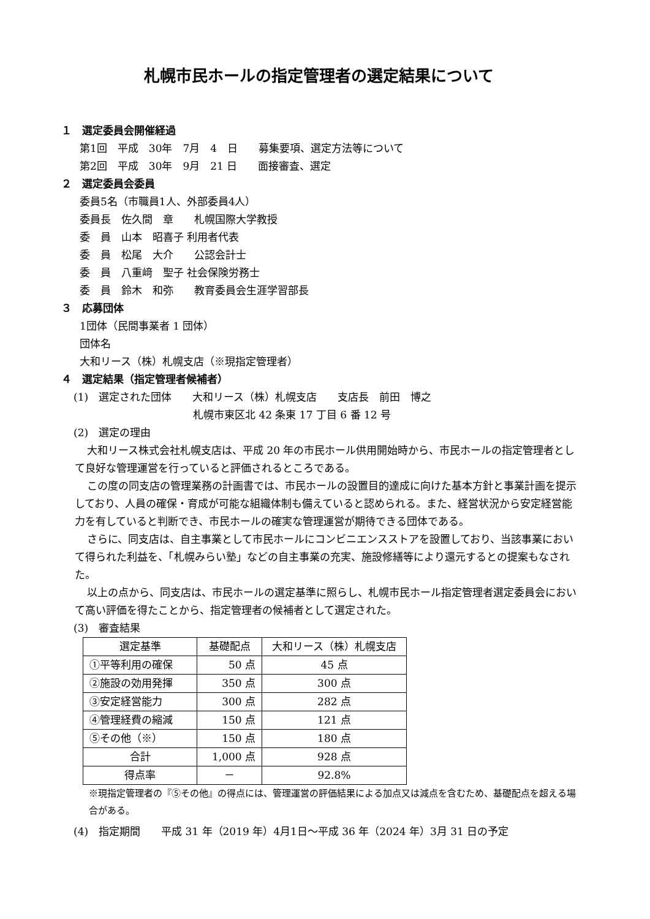札幌市民ホールの指定管理者の選定結果について
１　選定委員会開催経過
第1回　平成　30年　7月　4　日　　募集要項、選定方法等について
第2回　平成　30年　9月　21 日　　面接審査、選定
２　選定委員会委員
委員5名（市職員1人、外部委員4人）
委員長　佐久間　章　　札幌国際大学教授
委　員　山本　昭喜子 利用者代表
委　員　松尾　大介　　公認会計士
委　員　八重﨑　聖子 社会保険労務士
委　員　鈴木　和弥　　教育委員会生涯学習部長
３　応募団体
1団体（民間事業者 1 団体）
団体名
大和リース（株）札幌支店（※現指定管理者）
４　選定結果（指定管理者候補者）
(1)　選定された団体　　大和リース（株）札幌支店　　支店長　前田　博之
札幌市東区北 42 条東 17 丁目 6 番 12 号
(2)　選定の理由
大和リース株式会社札幌支店は、平成 20 年の市民ホール供用開始時から、市民ホールの指定管理者として良好な管理運営を行っていると評価されるところである。
この度の同支店の管理業務の計画書では、市民ホールの設置目的達成に向けた基本方針と事業計画を提示しており、人員の確保・育成が可能な組織体制も備えていると認められる。また、経営状況から安定経営能力を有していると判断でき、市民ホールの確実な管理運営が期待できる団体である。
さらに、同支店は、自主事業として市民ホールにコンビニエンスストアを設置しており、当該事業において得られた利益を、「札幌みらい塾」などの自主事業の充実、施設修繕等により還元するとの提案もなされた。
以上の点から、同支店は、市民ホールの選定基準に照らし、札幌市民ホール指定管理者選定委員会において高い評価を得たことから、指定管理者の候補者として選定された。
(3)　審査結果
| 選定基準 | 基礎配点 | 大和リース（株）札幌支店 |
| --- | --- | --- |
| ①平等利用の確保 | 50 点 | 45 点 |
| ②施設の効用発揮 | 350 点 | 300 点 |
| ③安定経営能力 | 300 点 | 282 点 |
| ④管理経費の縮減 | 150 点 | 121 点 |
| ⑤その他（※） | 150 点 | 180 点 |
| 合計 | 1,000 点 | 928 点 |
| 得点率 | － | 92.8% |
※現指定管理者の『⑤その他』の得点には、管理運営の評価結果による加点又は減点を含むため、基礎配点を超える場合がある。
(4)　指定期間　　平成 31 年（2019 年）4月1日～平成 36 年（2024 年）3月 31 日の予定